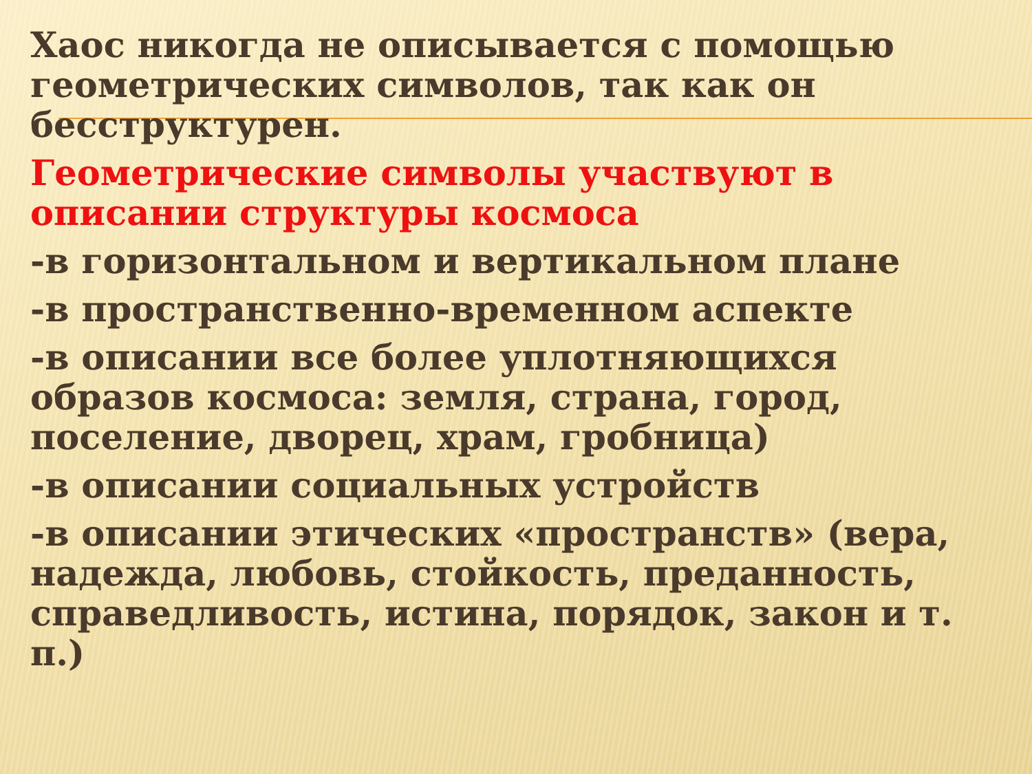Хаос никогда не описывается с помощью геометрических символов, так как он бесструктурен.
Геометрические символы участвуют в описании структуры космоса
-в горизонтальном и вертикальном плане
-в пространственно-временном аспекте
-в описании все более уплотняющихся образов космоса: земля, страна, город, поселение, дворец, храм, гробница)
-в описании социальных устройств
-в описании этических «пространств» (вера, надежда, любовь, стойкость, преданность, справедливость, истина, порядок, закон и т. п.)